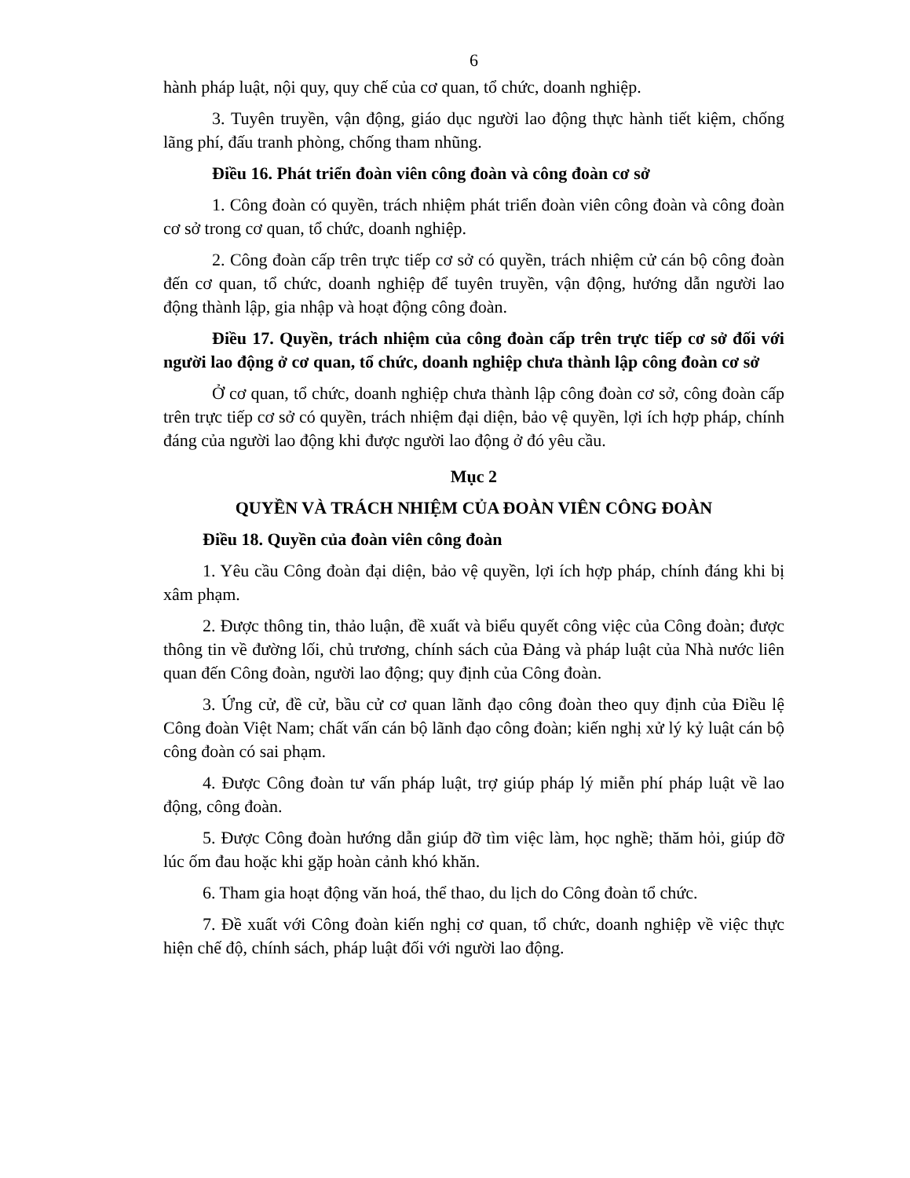6
hành pháp luật, nội quy, quy chế của cơ quan, tổ chức, doanh nghiệp.
3. Tuyên truyền, vận động, giáo dục người lao động thực hành tiết kiệm, chống lãng phí, đấu tranh phòng, chống tham nhũng.
Điều 16. Phát triển đoàn viên công đoàn và công đoàn cơ sở
1. Công đoàn có quyền, trách nhiệm phát triển đoàn viên công đoàn và công đoàn cơ sở trong cơ quan, tổ chức, doanh nghiệp.
2. Công đoàn cấp trên trực tiếp cơ sở có quyền, trách nhiệm cử cán bộ công đoàn đến cơ quan, tổ chức, doanh nghiệp để tuyên truyền, vận động, hướng dẫn người lao động thành lập, gia nhập và hoạt động công đoàn.
Điều 17. Quyền, trách nhiệm của công đoàn cấp trên trực tiếp cơ sở đối với người lao động ở cơ quan, tổ chức, doanh nghiệp chưa thành lập công đoàn cơ sở
Ở cơ quan, tổ chức, doanh nghiệp chưa thành lập công đoàn cơ sở, công đoàn cấp trên trực tiếp cơ sở có quyền, trách nhiệm đại diện, bảo vệ quyền, lợi ích hợp pháp, chính đáng của người lao động khi được người lao động ở đó yêu cầu.
Mục 2
QUYỀN VÀ TRÁCH NHIỆM CỦA ĐOÀN VIÊN CÔNG ĐOÀN
Điều 18. Quyền của đoàn viên công đoàn
1. Yêu cầu Công đoàn đại diện, bảo vệ quyền, lợi ích hợp pháp, chính đáng khi bị xâm phạm.
2. Được thông tin, thảo luận, đề xuất và biểu quyết công việc của Công đoàn; được thông tin về đường lối, chủ trương, chính sách của Đảng và pháp luật của Nhà nước liên quan đến Công đoàn, người lao động; quy định của Công đoàn.
3. Ứng cử, đề cử, bầu cử cơ quan lãnh đạo công đoàn theo quy định của Điều lệ Công đoàn Việt Nam; chất vấn cán bộ lãnh đạo công đoàn; kiến nghị xử lý kỷ luật cán bộ công đoàn có sai phạm.
4. Được Công đoàn tư vấn pháp luật, trợ giúp pháp lý miễn phí pháp luật về lao động, công đoàn.
5. Được Công đoàn hướng dẫn giúp đỡ tìm việc làm, học nghề; thăm hỏi, giúp đỡ lúc ốm đau hoặc khi gặp hoàn cảnh khó khăn.
6. Tham gia hoạt động văn hoá, thể thao, du lịch do Công đoàn tổ chức.
7. Đề xuất với Công đoàn kiến nghị cơ quan, tổ chức, doanh nghiệp về việc thực hiện chế độ, chính sách, pháp luật đối với người lao động.